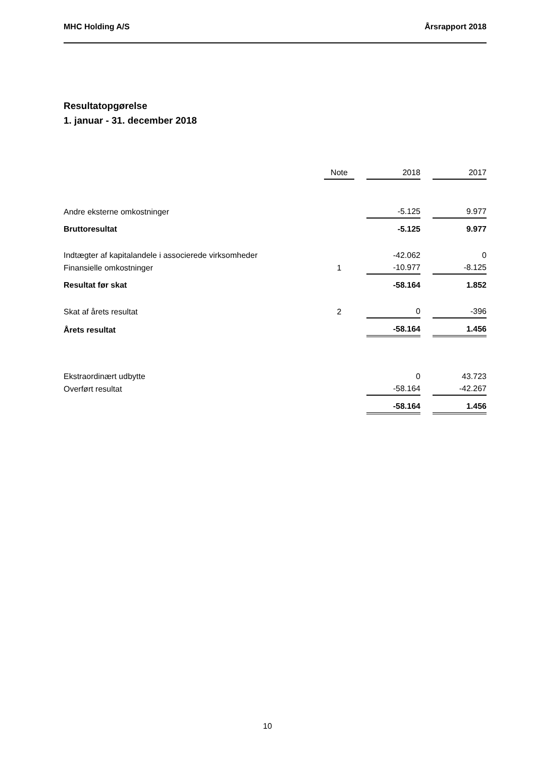MHC Holding A/S Årsrapport 2018
Resultatopgørelse
1. januar - 31. december 2018
| | Note | | 2018 | | 2017 |
| --- | --- | --- | --- | --- | --- |
| Andre eksterne omkostninger | | | -5.125 | | 9.977 |
| Bruttoresultat | | | -5.125 | | 9.977 |
| Indtægter af kapitalandele i associerede virksomheder | | | -42.062 | | 0 |
| Finansielle omkostninger | 1 | | -10.977 | | -8.125 |
| Resultat før skat | | | -58.164 | | 1.852 |
| Skat af årets resultat | 2 | | 0 | | -396 |
| Årets resultat | | | -58.164 | | 1.456 |
| Ekstraordinært udbytte | | | 0 | | 43.723 |
| Overført resultat | | | -58.164 | | -42.267 |
| | | | -58.164 | | 1.456 |
10